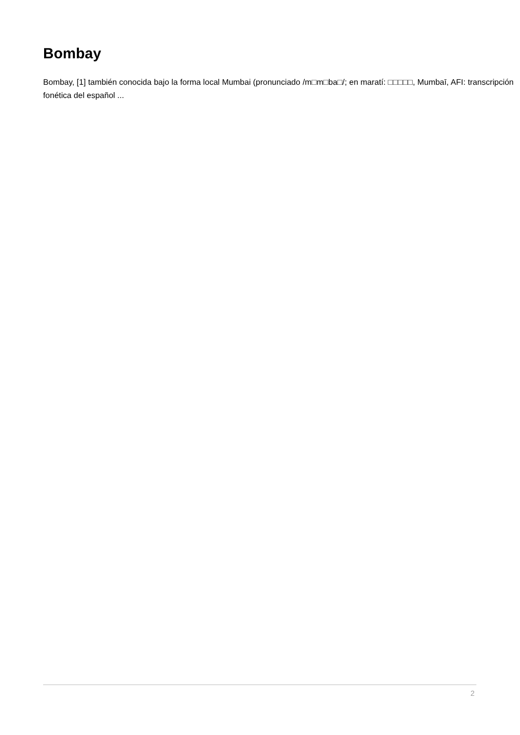Bombay
Bombay, [1] también conocida bajo la forma local Mumbai (pronunciado /m□m□ba□/; en maratí: □□□□□, Mumbaī, AFI: transcripción fonética del español ...
2